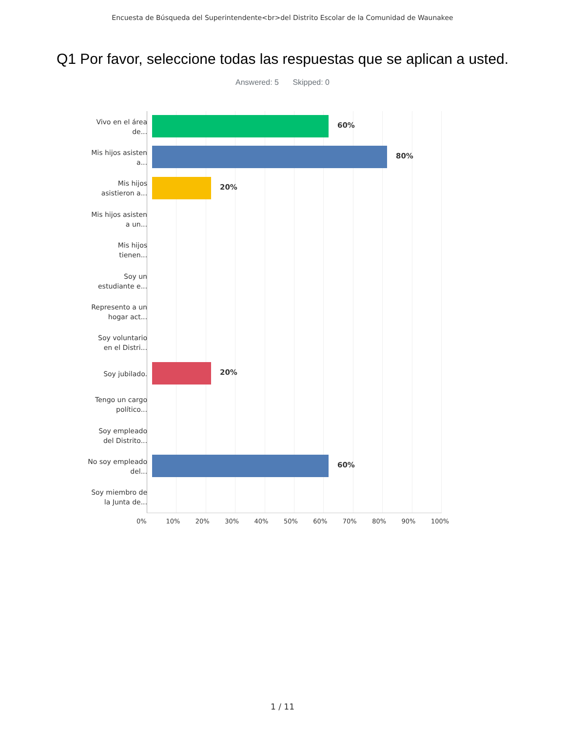Encuesta de Búsqueda del Superintendente<br>del Distrito Escolar de la Comunidad de Waunakee
Q1 Por favor, seleccione todas las respuestas que se aplican a usted.
Answered: 5 Skipped: 0
Vivo en el área de...
60%
Mis hijos asisten a...
80%
Mis hijos asistieron a...
20%
Mis hijos asisten a un...
Mis hijos tienen...
Soy un estudiante e...
Represento a un hogar act...
Soy voluntario en el Distri...
Soy jubilado.
20%
Tengo un cargo político...
Soy empleado del Distrito...
No soy empleado del...
60%
Soy miembro de la Junta de...
0% 10% 20% 30% 40% 50% 60% 70% 80% 90% 100%
1 / 11